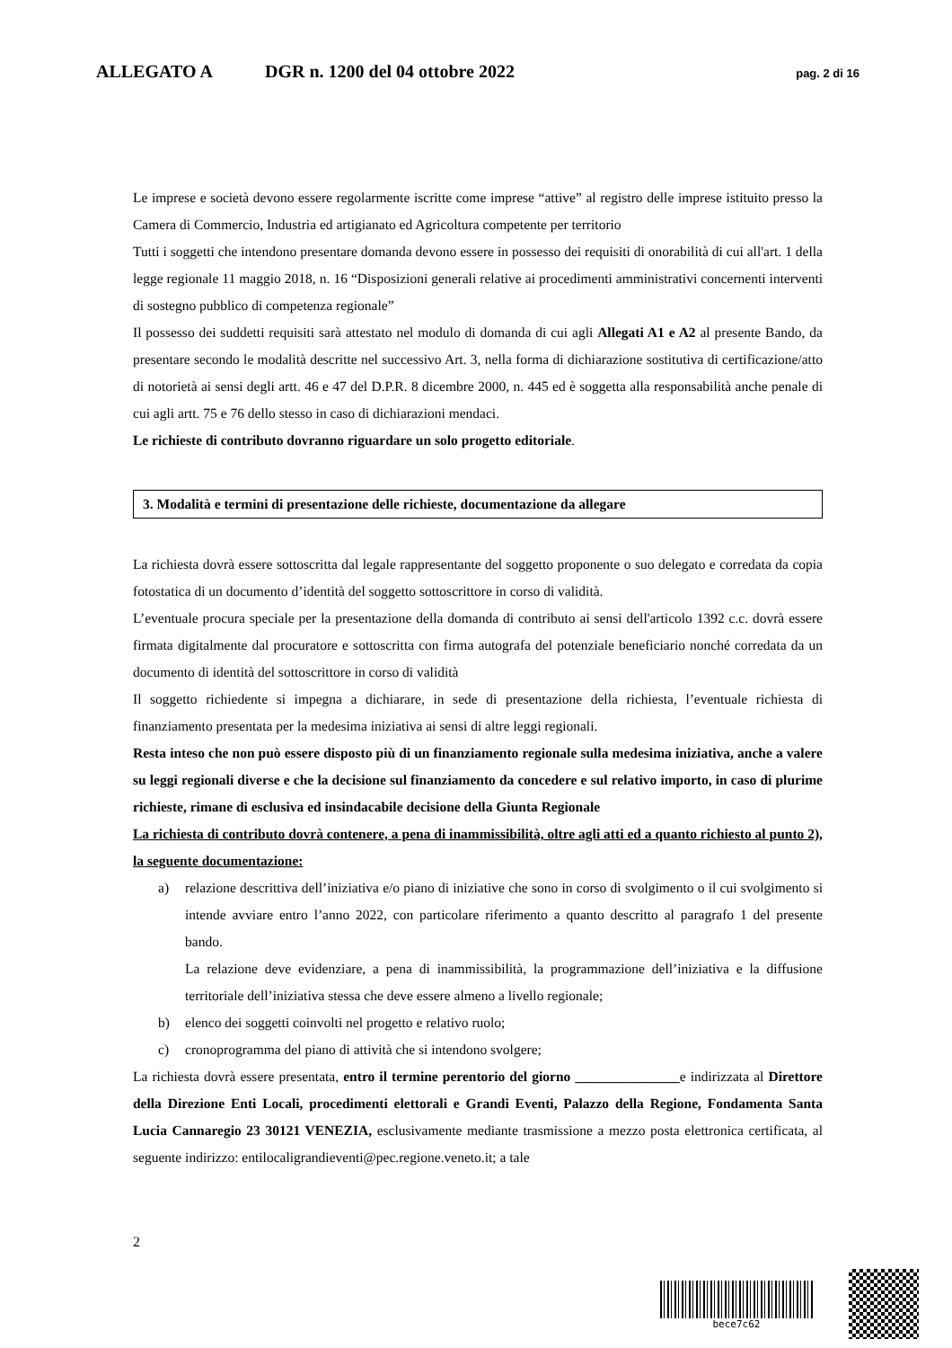ALLEGATO A DGR n. 1200 del 04 ottobre 2022 pag. 2 di 16
Le imprese e società devono essere regolarmente iscritte come imprese “attive” al registro delle imprese istituito presso la Camera di Commercio, Industria ed artigianato ed Agricoltura competente per territorio
Tutti i soggetti che intendono presentare domanda devono essere in possesso dei requisiti di onorabilità di cui all'art. 1 della legge regionale 11 maggio 2018, n. 16 “Disposizioni generali relative ai procedimenti amministrativi concernenti interventi di sostegno pubblico di competenza regionale”
Il possesso dei suddetti requisiti sarà attestato nel modulo di domanda di cui agli Allegati A1 e A2 al presente Bando, da presentare secondo le modalità descritte nel successivo Art. 3, nella forma di dichiarazione sostitutiva di certificazione/atto di notorietà ai sensi degli artt. 46 e 47 del D.P.R. 8 dicembre 2000, n. 445 ed è soggetta alla responsabilità anche penale di cui agli artt. 75 e 76 dello stesso in caso di dichiarazioni mendaci.
Le richieste di contributo dovranno riguardare un solo progetto editoriale.
3. Modalità e termini di presentazione delle richieste, documentazione da allegare
La richiesta dovrà essere sottoscritta dal legale rappresentante del soggetto proponente o suo delegato e corredata da copia fotostatica di un documento d’identità del soggetto sottoscrittore in corso di validità.
L’eventuale procura speciale per la presentazione della domanda di contributo ai sensi dell'articolo 1392 c.c. dovrà essere firmata digitalmente dal procuratore e sottoscritta con firma autografa del potenziale beneficiario nonché corredata da un documento di identità del sottoscrittore in corso di validità
Il soggetto richiedente si impegna a dichiarare, in sede di presentazione della richiesta, l’eventuale richiesta di finanziamento presentata per la medesima iniziativa ai sensi di altre leggi regionali.
Resta inteso che non può essere disposto più di un finanziamento regionale sulla medesima iniziativa, anche a valere su leggi regionali diverse e che la decisione sul finanziamento da concedere e sul relativo importo, in caso di plurime richieste, rimane di esclusiva ed insindacabile decisione della Giunta Regionale
La richiesta di contributo dovrà contenere, a pena di inammissibilità, oltre agli atti ed a quanto richiesto al punto 2), la seguente documentazione:
a) relazione descrittiva dell’iniziativa e/o piano di iniziative che sono in corso di svolgimento o il cui svolgimento si intende avviare entro l’anno 2022, con particolare riferimento a quanto descritto al paragrafo 1 del presente bando.
La relazione deve evidenziare, a pena di inammissibilità, la programmazione dell’iniziativa e la diffusione territoriale dell’iniziativa stessa che deve essere almeno a livello regionale;
b) elenco dei soggetti coinvolti nel progetto e relativo ruolo;
c) cronoprogramma del piano di attività che si intendono svolgere;
La richiesta dovrà essere presentata, entro il termine perentorio del giorno _______________e indirizzata al Direttore della Direzione Enti Locali, procedimenti elettorali e Grandi Eventi, Palazzo della Regione, Fondamenta Santa Lucia Cannaregio 23 30121 VENEZIA, esclusivamente mediante trasmissione a mezzo posta elettronica certificata, al seguente indirizzo: entilocaligrandieventi@pec.regione.veneto.it; a tale
2
bece7c62